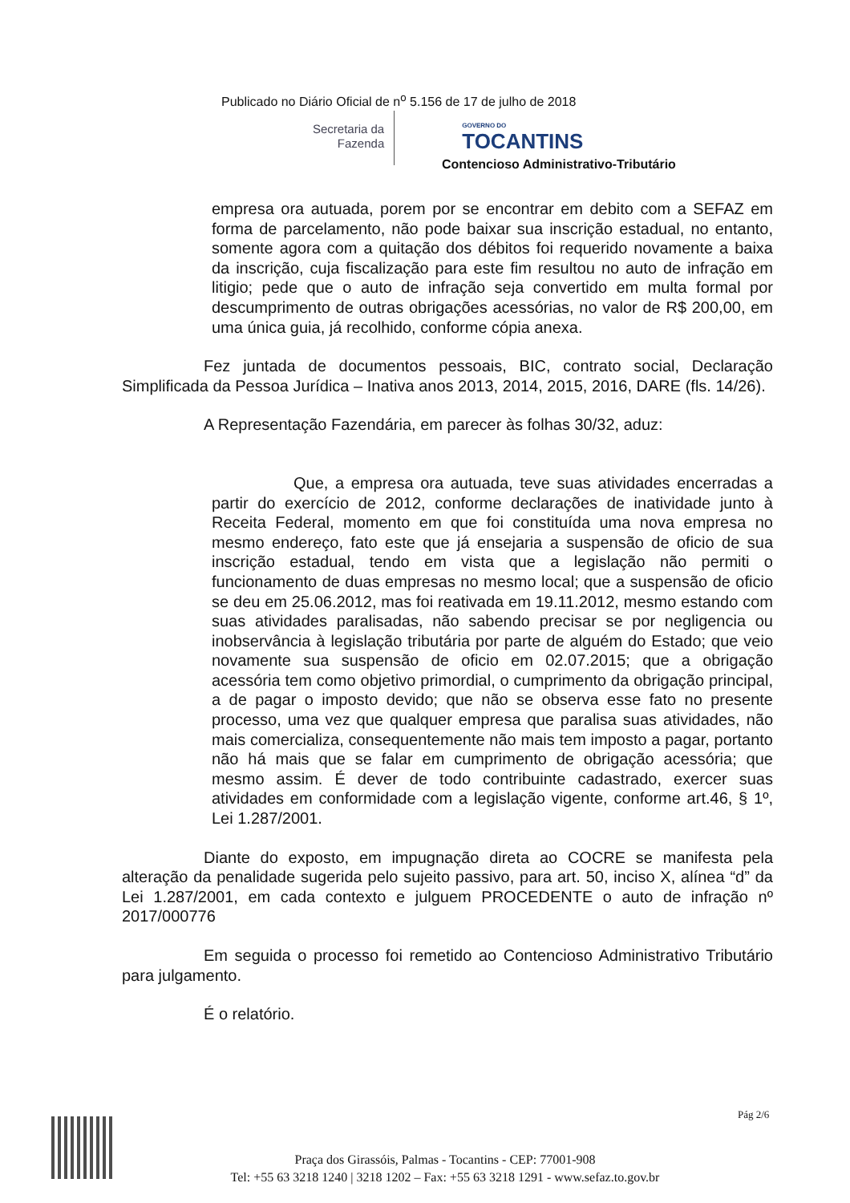Publicado no Diário Oficial de n<sup>o</sup> 5.156 de 17 de julho de 2018
Secretaria da
Fazenda
GOVERNO DO
TOCANTINS
Contencioso Administrativo-Tributário
empresa ora autuada, porem por se encontrar em debito com a SEFAZ em forma de parcelamento, não pode baixar sua inscrição estadual, no entanto, somente agora com a quitação dos débitos foi requerido novamente a baixa da inscrição, cuja fiscalização para este fim resultou no auto de infração em litigio; pede que o auto de infração seja convertido em multa formal por descumprimento de outras obrigações acessórias, no valor de R$ 200,00, em uma única guia, já recolhido, conforme cópia anexa.
Fez juntada de documentos pessoais, BIC, contrato social, Declaração Simplificada da Pessoa Jurídica – Inativa anos 2013, 2014, 2015, 2016, DARE (fls. 14/26).
A Representação Fazendária, em parecer às folhas 30/32, aduz:
Que, a empresa ora autuada, teve suas atividades encerradas a partir do exercício de 2012, conforme declarações de inatividade junto à Receita Federal, momento em que foi constituída uma nova empresa no mesmo endereço, fato este que já ensejaria a suspensão de oficio de sua inscrição estadual, tendo em vista que a legislação não permiti o funcionamento de duas empresas no mesmo local; que a suspensão de oficio se deu em 25.06.2012, mas foi reativada em 19.11.2012, mesmo estando com suas atividades paralisadas, não sabendo precisar se por negligencia ou inobservância à legislação tributária por parte de alguém do Estado; que veio novamente sua suspensão de oficio em 02.07.2015; que a obrigação acessória tem como objetivo primordial, o cumprimento da obrigação principal, a de pagar o imposto devido; que não se observa esse fato no presente processo, uma vez que qualquer empresa que paralisa suas atividades, não mais comercializa, consequentemente não mais tem imposto a pagar, portanto não há mais que se falar em cumprimento de obrigação acessória; que mesmo assim. É dever de todo contribuinte cadastrado, exercer suas atividades em conformidade com a legislação vigente, conforme art.46, § 1º, Lei 1.287/2001.
Diante do exposto, em impugnação direta ao COCRE se manifesta pela alteração da penalidade sugerida pelo sujeito passivo, para art. 50, inciso X, alínea “d” da Lei 1.287/2001, em cada contexto e julguem PROCEDENTE o auto de infração nº 2017/000776
Em seguida o processo foi remetido ao Contencioso Administrativo Tributário para julgamento.
É o relatório.
Pág 2/6
Praça dos Girassóis, Palmas - Tocantins - CEP: 77001-908
Tel: +55 63 3218 1240 | 3218 1202 – Fax: +55 63 3218 1291 - www.sefaz.to.gov.br